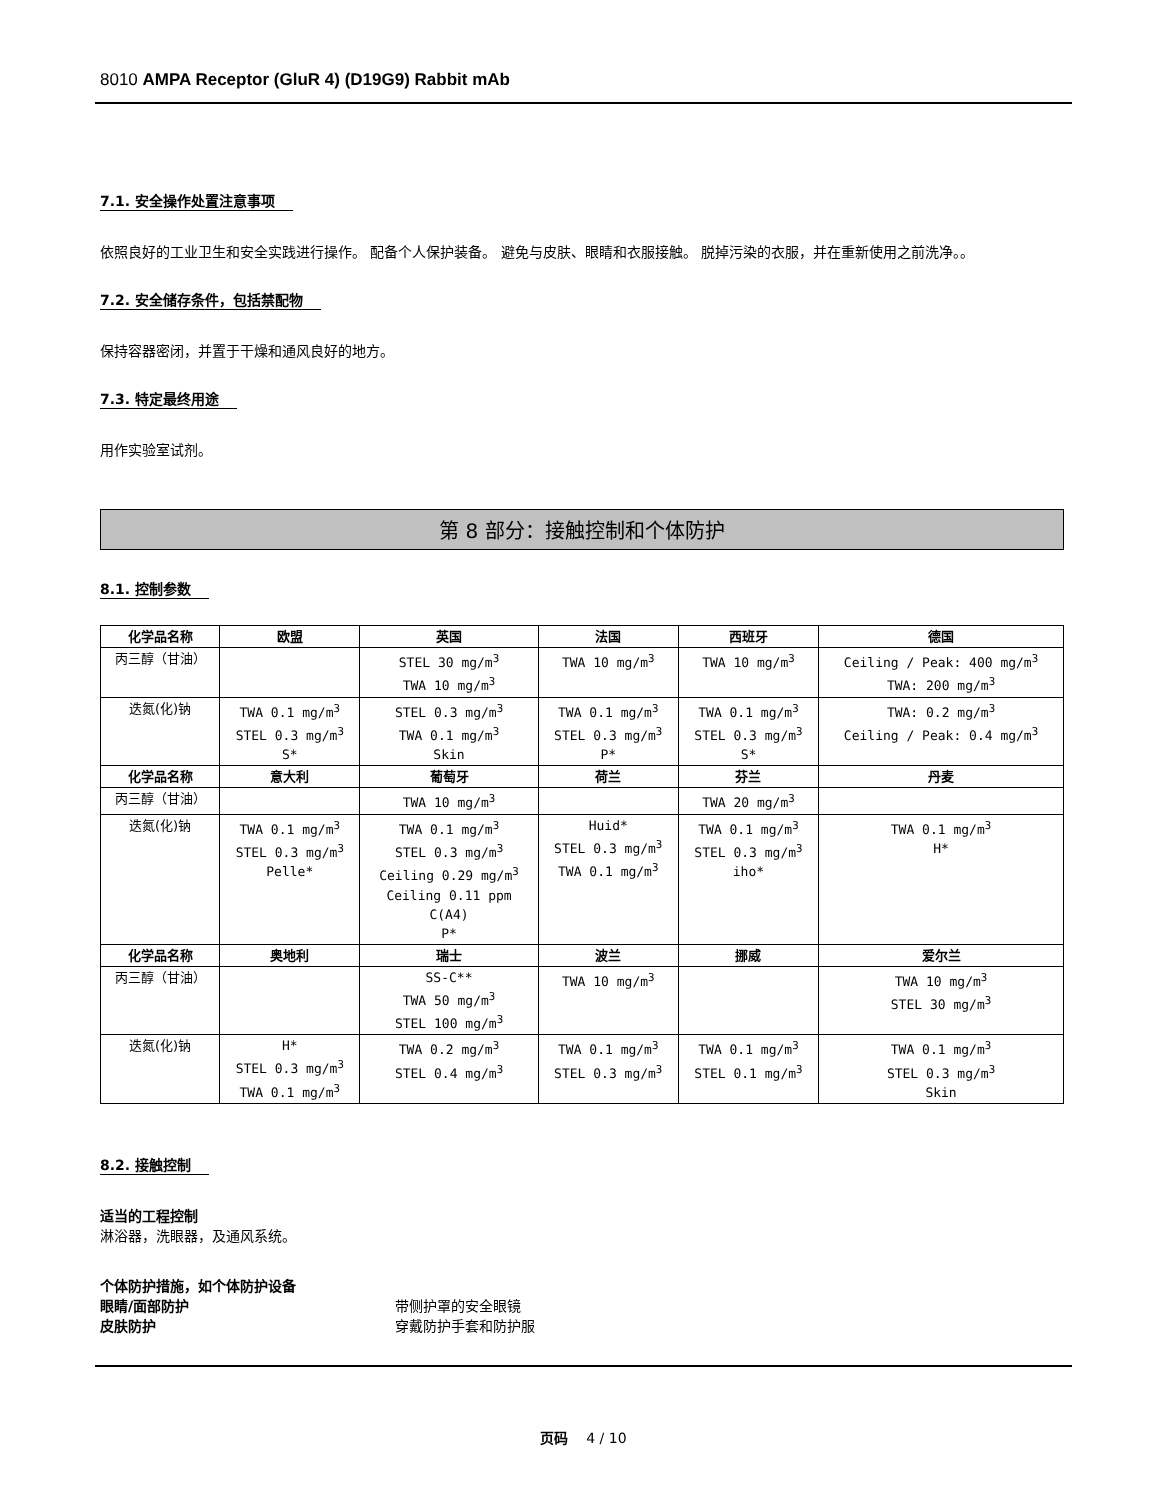8010 AMPA Receptor (GluR 4) (D19G9) Rabbit mAb
7.1. 安全操作处置注意事项
依照良好的工业卫生和安全实践进行操作。 配备个人保护装备。 避免与皮肤、眼睛和衣服接触。 脱掉污染的衣服，并在重新使用之前洗净。。
7.2. 安全储存条件，包括禁配物
保持容器密闭，并置于干燥和通风良好的地方。
7.3. 特定最终用途
用作实验室试剂。
第 8 部分：接触控制和个体防护
8.1. 控制参数
| 化学品名称 | 欧盟 | 英国 | 法国 | 西班牙 | 德国 |
| --- | --- | --- | --- | --- | --- |
| 丙三醇（甘油） | | STEL 30 mg/m<sup>3</sup> TWA 10 mg/m<sup>3</sup> | TWA 10 mg/m<sup>3</sup> | TWA 10 mg/m<sup>3</sup> | Ceiling / Peak: 400 mg/m<sup>3</sup> TWA: 200 mg/m<sup>3</sup> |
| 迭氮(化)钠 | TWA 0.1 mg/m<sup>3</sup> STEL 0.3 mg/m<sup>3</sup> S* | STEL 0.3 mg/m<sup>3</sup> TWA 0.1 mg/m<sup>3</sup> Skin | TWA 0.1 mg/m<sup>3</sup> STEL 0.3 mg/m<sup>3</sup> P* | TWA 0.1 mg/m<sup>3</sup> STEL 0.3 mg/m<sup>3</sup> S* | TWA: 0.2 mg/m<sup>3</sup> Ceiling / Peak: 0.4 mg/m<sup>3</sup> |
| 化学品名称 | 意大利 | 葡萄牙 | 荷兰 | 芬兰 | 丹麦 |
| 丙三醇（甘油） | | TWA 10 mg/m<sup>3</sup> | | TWA 20 mg/m<sup>3</sup> | |
| 迭氮(化)钠 | TWA 0.1 mg/m<sup>3</sup> STEL 0.3 mg/m<sup>3</sup> Pelle* | TWA 0.1 mg/m<sup>3</sup> STEL 0.3 mg/m<sup>3</sup> Ceiling 0.29 mg/m<sup>3</sup> Ceiling 0.11 ppm C(A4) P* | Huid* STEL 0.3 mg/m<sup>3</sup> TWA 0.1 mg/m<sup>3</sup> | TWA 0.1 mg/m<sup>3</sup> STEL 0.3 mg/m<sup>3</sup> iho* | TWA 0.1 mg/m<sup>3</sup> H* |
| 化学品名称 | 奥地利 | 瑞士 | 波兰 | 挪威 | 爱尔兰 |
| 丙三醇（甘油） | | SS-C** TWA 50 mg/m<sup>3</sup> STEL 100 mg/m<sup>3</sup> | TWA 10 mg/m<sup>3</sup> | | TWA 10 mg/m<sup>3</sup> STEL 30 mg/m<sup>3</sup> |
| 迭氮(化)钠 | H* STEL 0.3 mg/m<sup>3</sup> TWA 0.1 mg/m<sup>3</sup> | TWA 0.2 mg/m<sup>3</sup> STEL 0.4 mg/m<sup>3</sup> | TWA 0.1 mg/m<sup>3</sup> STEL 0.3 mg/m<sup>3</sup> | TWA 0.1 mg/m<sup>3</sup> STEL 0.1 mg/m<sup>3</sup> | TWA 0.1 mg/m<sup>3</sup> STEL 0.3 mg/m<sup>3</sup> Skin |
8.2. 接触控制
适当的工程控制
淋浴器，洗眼器，及通风系统。
个体防护措施，如个体防护设备
眼睛/面部防护 带侧护罩的安全眼镜
皮肤防护 穿戴防护手套和防护服
页码 4 / 10